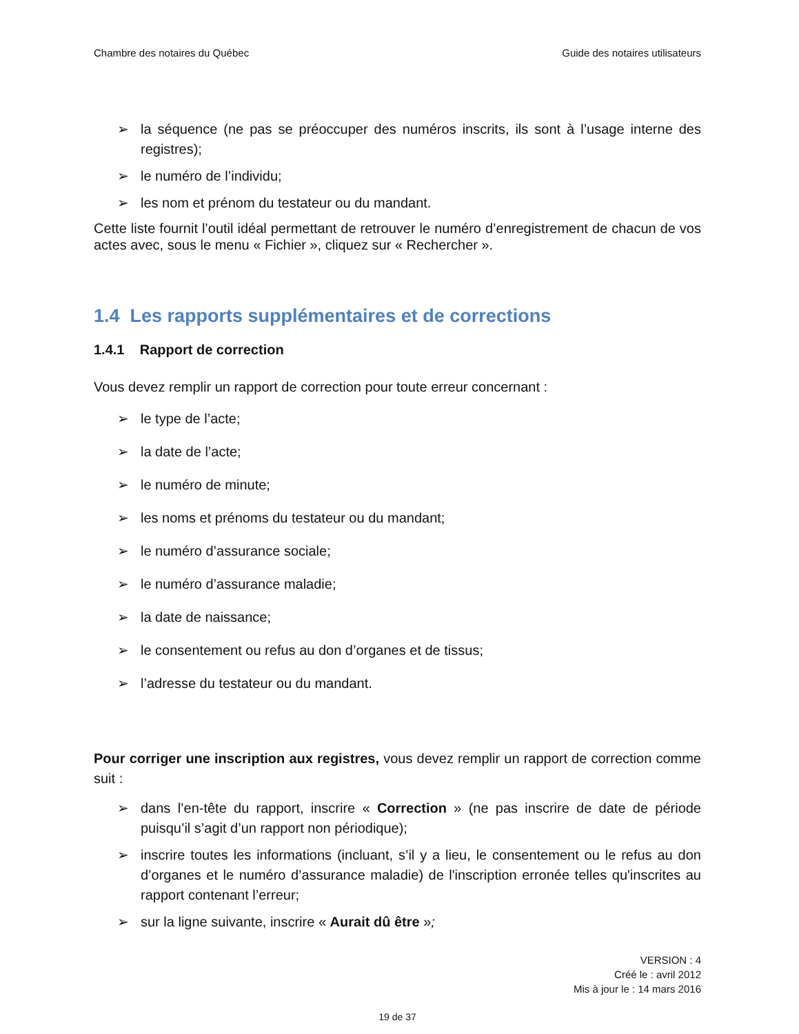Chambre des notaires du Québec Guide des notaires utilisateurs
➢ la séquence (ne pas se préoccuper des numéros inscrits, ils sont à l’usage interne des registres);
➢ le numéro de l’individu;
➢ les nom et prénom du testateur ou du mandant.
Cette liste fournit l’outil idéal permettant de retrouver le numéro d’enregistrement de chacun de vos actes avec, sous le menu « Fichier », cliquez sur « Rechercher ».
1.4 Les rapports supplémentaires et de corrections
1.4.1 Rapport de correction
Vous devez remplir un rapport de correction pour toute erreur concernant :
➢ le type de l’acte;
➢ la date de l’acte;
➢ le numéro de minute;
➢ les noms et prénoms du testateur ou du mandant;
➢ le numéro d’assurance sociale;
➢ le numéro d’assurance maladie;
➢ la date de naissance;
➢ le consentement ou refus au don d’organes et de tissus;
➢ l’adresse du testateur ou du mandant.
Pour corriger une inscription aux registres, vous devez remplir un rapport de correction comme suit :
➢ dans l’en-tête du rapport, inscrire « Correction » (ne pas inscrire de date de période puisqu’il s’agit d’un rapport non périodique);
➢ inscrire toutes les informations (incluant, s’il y a lieu, le consentement ou le refus au don d’organes et le numéro d’assurance maladie) de l'inscription erronée telles qu'inscrites au rapport contenant l’erreur;
➢ sur la ligne suivante, inscrire « Aurait dû être »;
VERSION : 4
Créé le : avril 2012
Mis à jour le : 14 mars 2016
19 de 37